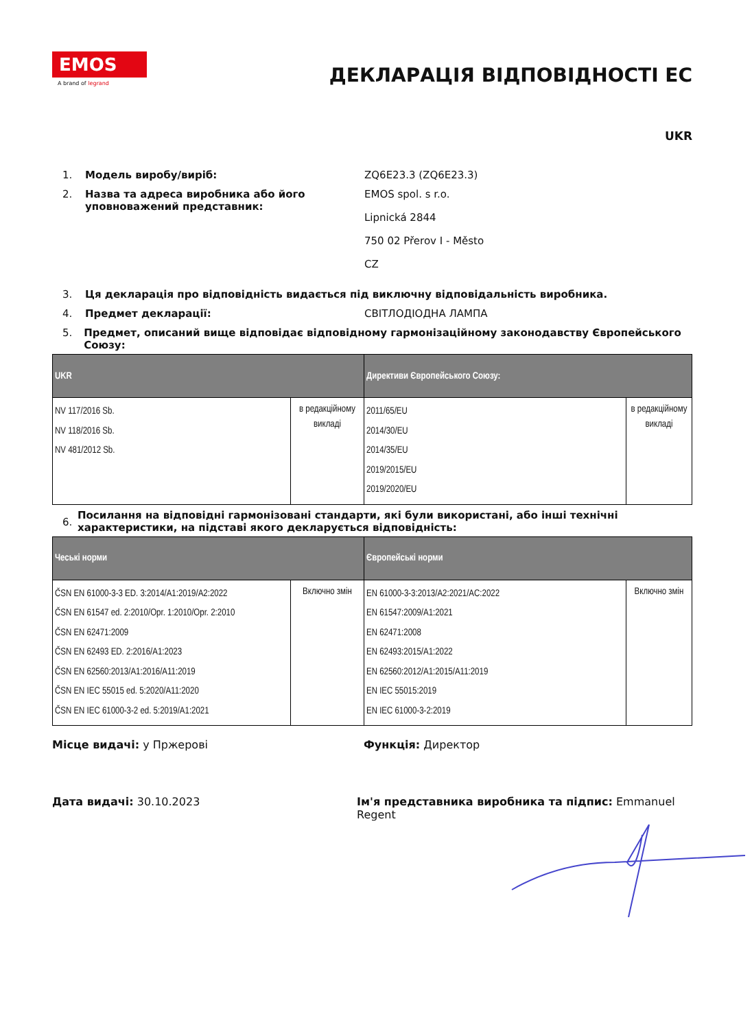EMOS
A brand of legrand
ДЕКЛАРАЦІЯ ВІДПОВІДНОСТІ ЕС
UKR
1. Модель виробу/виріб: ZQ6E23.3 (ZQ6E23.3)
2. Назва та адреса виробника або його уповноважений представник:
EMOS spol. s r.o.
Lipnická 2844
750 02 Přerov I - Město
CZ
3. Ця декларація про відповідність видається під виключну відповідальність виробника.
4. Предмет декларації: СВІТЛОДІОДНА ЛАМПА
5. Предмет, описаний вище відповідає відповідному гармонізаційному законодавству Європейського Союзу:
| UKR | | Директиви Європейського Союзу: | |
| --- | --- | --- | --- |
| NV 117/2016 Sb. NV 118/2016 Sb. NV 481/2012 Sb. | в редакційному викладі | 2011/65/EU 2014/30/EU 2014/35/EU 2019/2015/EU 2019/2020/EU | в редакційному викладі |
6.
Посилання на відповідні гармонізовані стандарти, які були використані, або інші технічні характеристики, на підставі якого декларується відповідність:
| Чеські норми | | Європейські норми | |
| --- | --- | --- | --- |
| ČSN EN 61000-3-3 ED. 3:2014/A1:2019/A2:2022 ČSN EN 61547 ed. 2:2010/Opr. 1:2010/Opr. 2:2010 ČSN EN 62471:2009 ČSN EN 62493 ED. 2:2016/A1:2023 ČSN EN 62560:2013/A1:2016/A11:2019 ČSN EN IEC 55015 ed. 5:2020/A11:2020 ČSN EN IEC 61000-3-2 ed. 5:2019/A1:2021 | Включно змін | EN 61000-3-3:2013/A2:2021/AC:2022 EN 61547:2009/A1:2021 EN 62471:2008 EN 62493:2015/A1:2022 EN 62560:2012/A1:2015/A11:2019 EN IEC 55015:2019 EN IEC 61000-3-2:2019 | Включно змін |
Місце видачі: у Пржерові Функція: Директор
Дата видачі: 30.10.2023 Ім'я представника виробника та підпис: Emmanuel Regent